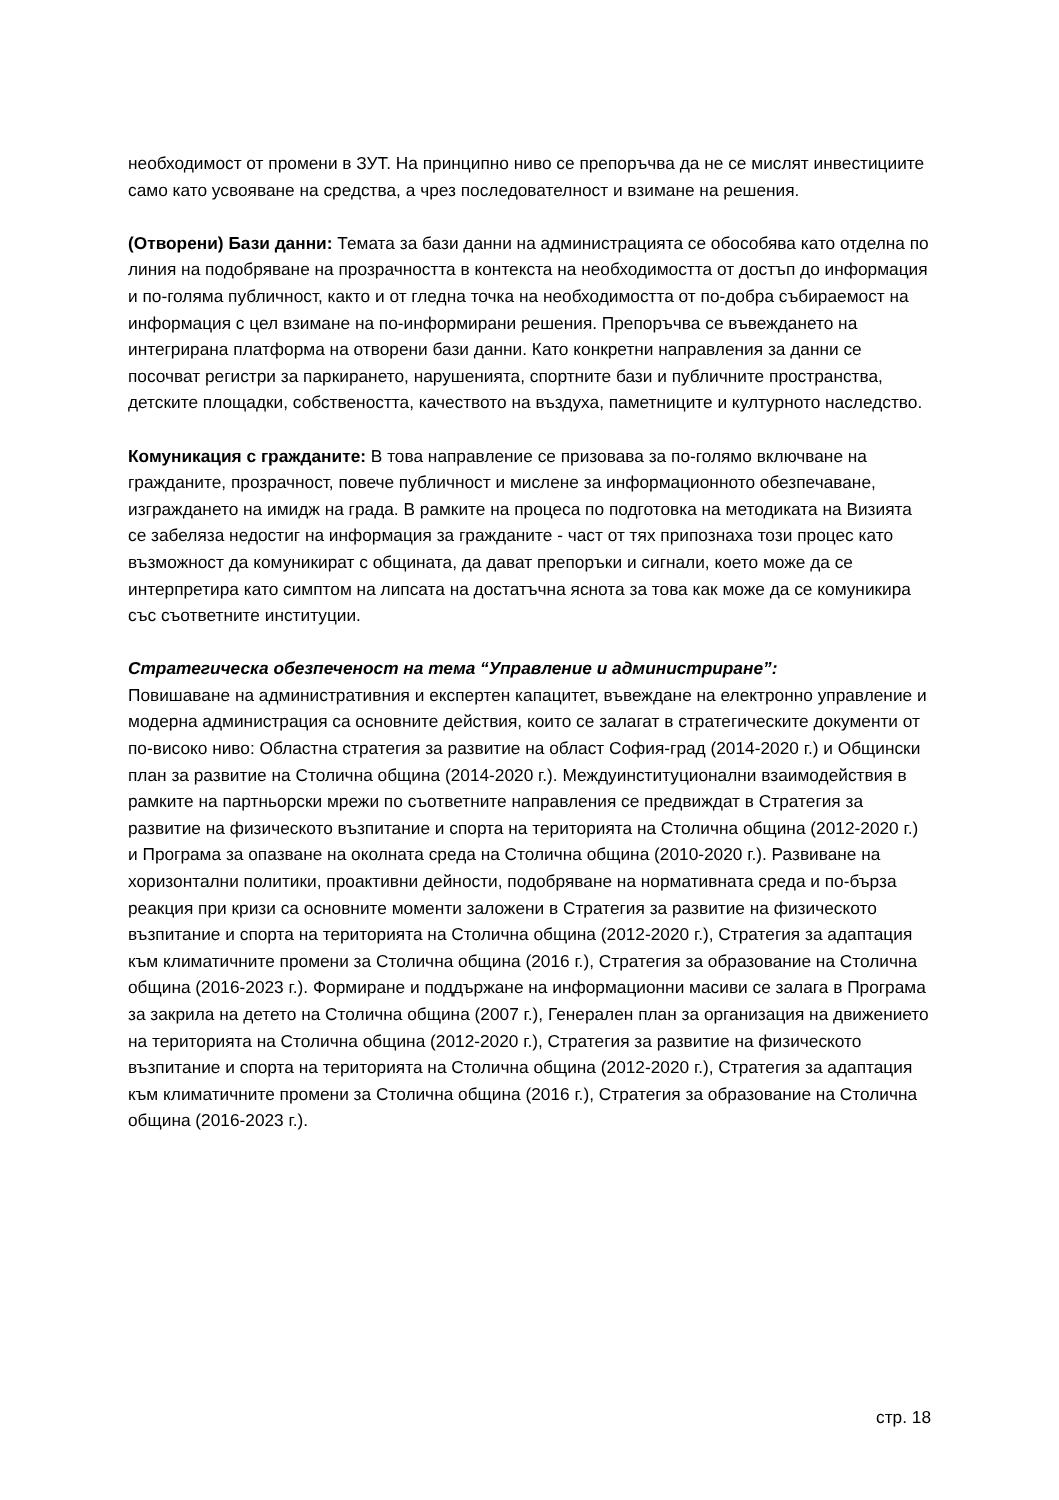необходимост от промени в ЗУТ. На принципно ниво се препоръчва да не се мислят инвестициите само като усвояване на средства, а чрез последователност и взимане на решения.
(Отворени) Бази данни: Темата за бази данни на администрацията се обособява като отделна по линия на подобряване на прозрачността в контекста на необходимостта от достъп до информация и по-голяма публичност, както и от гледна точка на необходимостта от по-добра събираемост на информация с цел взимане на по-информирани решения. Препоръчва се въвеждането на интегрирана платформа на отворени бази данни. Като конкретни направления за данни се посочват регистри за паркирането, нарушенията, спортните бази и публичните пространства, детските площадки, собствеността, качеството на въздуха, паметниците и културното наследство.
Комуникация с гражданите: В това направление се призовава за по-голямо включване на гражданите, прозрачност, повече публичност и мислене за информационното обезпечаване, изграждането на имидж на града. В рамките на процеса по подготовка на методиката на Визията се забеляза недостиг на информация за гражданите - част от тях припознаха този процес като възможност да комуникират с общината, да дават препоръки и сигнали, което може да се интерпретира като симптом на липсата на достатъчна яснота за това как може да се комуникира със съответните институции.
Стратегическа обезпеченост на тема “Управление и администриране”:
Повишаване на административния и експертен капацитет, въвеждане на електронно управление и модерна администрация са основните действия, които се залагат в стратегическите документи от по-високо ниво: Областна стратегия за развитие на област София-град (2014-2020 г.) и Общински план за развитие на Столична община (2014-2020 г.). Междуинституционални взаимодействия в рамките на партньорски мрежи по съответните направления се предвиждат в Стратегия за развитие на физическото възпитание и спорта на територията на Столична община (2012-2020 г.) и Програма за опазване на околната среда на Столична община (2010-2020 г.). Развиване на хоризонтални политики, проактивни дейности, подобряване на нормативната среда и по-бърза реакция при кризи са основните моменти заложени в Стратегия за развитие на физическото възпитание и спорта на територията на Столична община (2012-2020 г.), Стратегия за адаптация към климатичните промени за Столична община (2016 г.), Стратегия за образование на Столична община (2016-2023 г.). Формиране и поддържане на информационни масиви се залага в Програма за закрила на детето на Столична община (2007 г.), Генерален план за организация на движението на територията на Столична община (2012-2020 г.), Стратегия за развитие на физическото възпитание и спорта на територията на Столична община (2012-2020 г.), Стратегия за адаптация към климатичните промени за Столична община (2016 г.), Стратегия за образование на Столична община (2016-2023 г.).
стр. 18